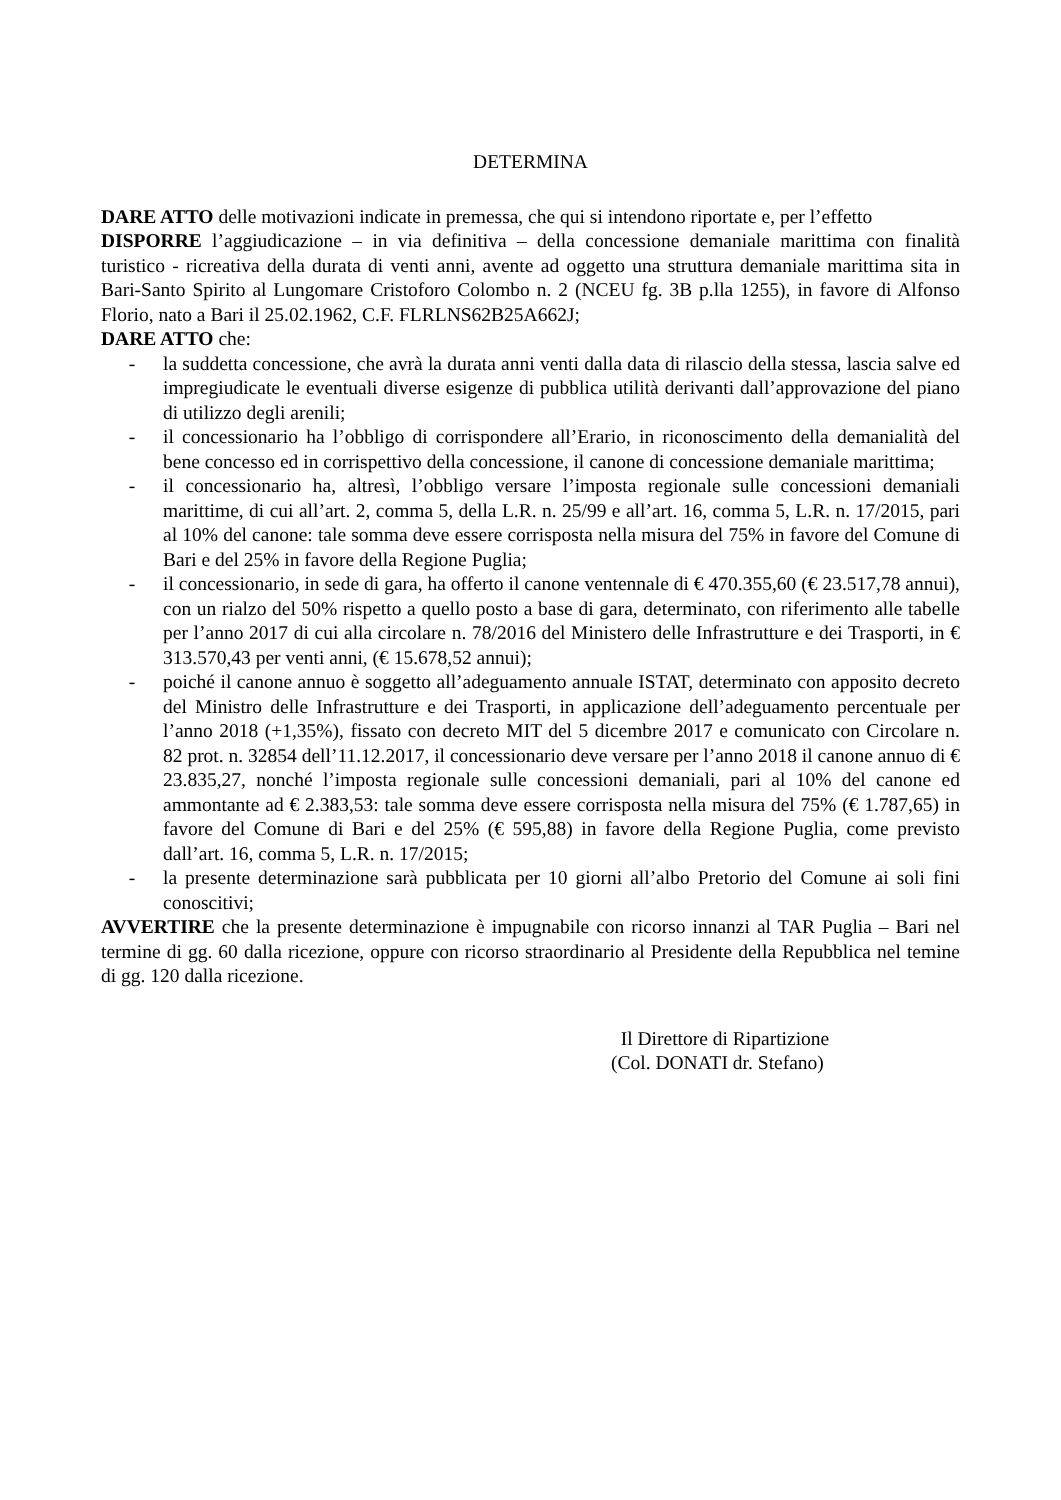DETERMINA
DARE ATTO delle motivazioni indicate in premessa, che qui si intendono riportate e, per l’effetto
DISPORRE l’aggiudicazione – in via definitiva – della concessione demaniale marittima con finalità turistico - ricreativa della durata di venti anni, avente ad oggetto una struttura demaniale marittima sita in Bari-Santo Spirito al Lungomare Cristoforo Colombo n. 2 (NCEU fg. 3B p.lla 1255), in favore di Alfonso Florio, nato a Bari il 25.02.1962, C.F. FLRLNS62B25A662J;
DARE ATTO che:
- la suddetta concessione, che avrà la durata anni venti dalla data di rilascio della stessa, lascia salve ed impregiudicate le eventuali diverse esigenze di pubblica utilità derivanti dall’approvazione del piano di utilizzo degli arenili;
- il concessionario ha l’obbligo di corrispondere all’Erario, in riconoscimento della demanialità del bene concesso ed in corrispettivo della concessione, il canone di concessione demaniale marittima;
- il concessionario ha, altresì, l’obbligo versare l’imposta regionale sulle concessioni demaniali marittime, di cui all’art. 2, comma 5, della L.R. n. 25/99 e all’art. 16, comma 5, L.R. n. 17/2015, pari al 10% del canone: tale somma deve essere corrisposta nella misura del 75% in favore del Comune di Bari e del 25% in favore della Regione Puglia;
- il concessionario, in sede di gara, ha offerto il canone ventennale di € 470.355,60 (€ 23.517,78 annui), con un rialzo del 50% rispetto a quello posto a base di gara, determinato, con riferimento alle tabelle per l’anno 2017 di cui alla circolare n. 78/2016 del Ministero delle Infrastrutture e dei Trasporti, in € 313.570,43 per venti anni, (€ 15.678,52 annui);
- poiché il canone annuo è soggetto all’adeguamento annuale ISTAT, determinato con apposito decreto del Ministro delle Infrastrutture e dei Trasporti, in applicazione dell’adeguamento percentuale per l’anno 2018 (+1,35%), fissato con decreto MIT del 5 dicembre 2017 e comunicato con Circolare n. 82 prot. n. 32854 dell’11.12.2017, il concessionario deve versare per l’anno 2018 il canone annuo di € 23.835,27, nonché l’imposta regionale sulle concessioni demaniali, pari al 10% del canone ed ammontante ad € 2.383,53: tale somma deve essere corrisposta nella misura del 75% (€ 1.787,65) in favore del Comune di Bari e del 25% (€ 595,88) in favore della Regione Puglia, come previsto dall’art. 16, comma 5, L.R. n. 17/2015;
- la presente determinazione sarà pubblicata per 10 giorni all’albo Pretorio del Comune ai soli fini conoscitivi;
AVVERTIRE che la presente determinazione è impugnabile con ricorso innanzi al TAR Puglia – Bari nel termine di gg. 60 dalla ricezione, oppure con ricorso straordinario al Presidente della Repubblica nel temine di gg. 120 dalla ricezione.
Il Direttore di Ripartizione
(Col. DONATI dr. Stefano)